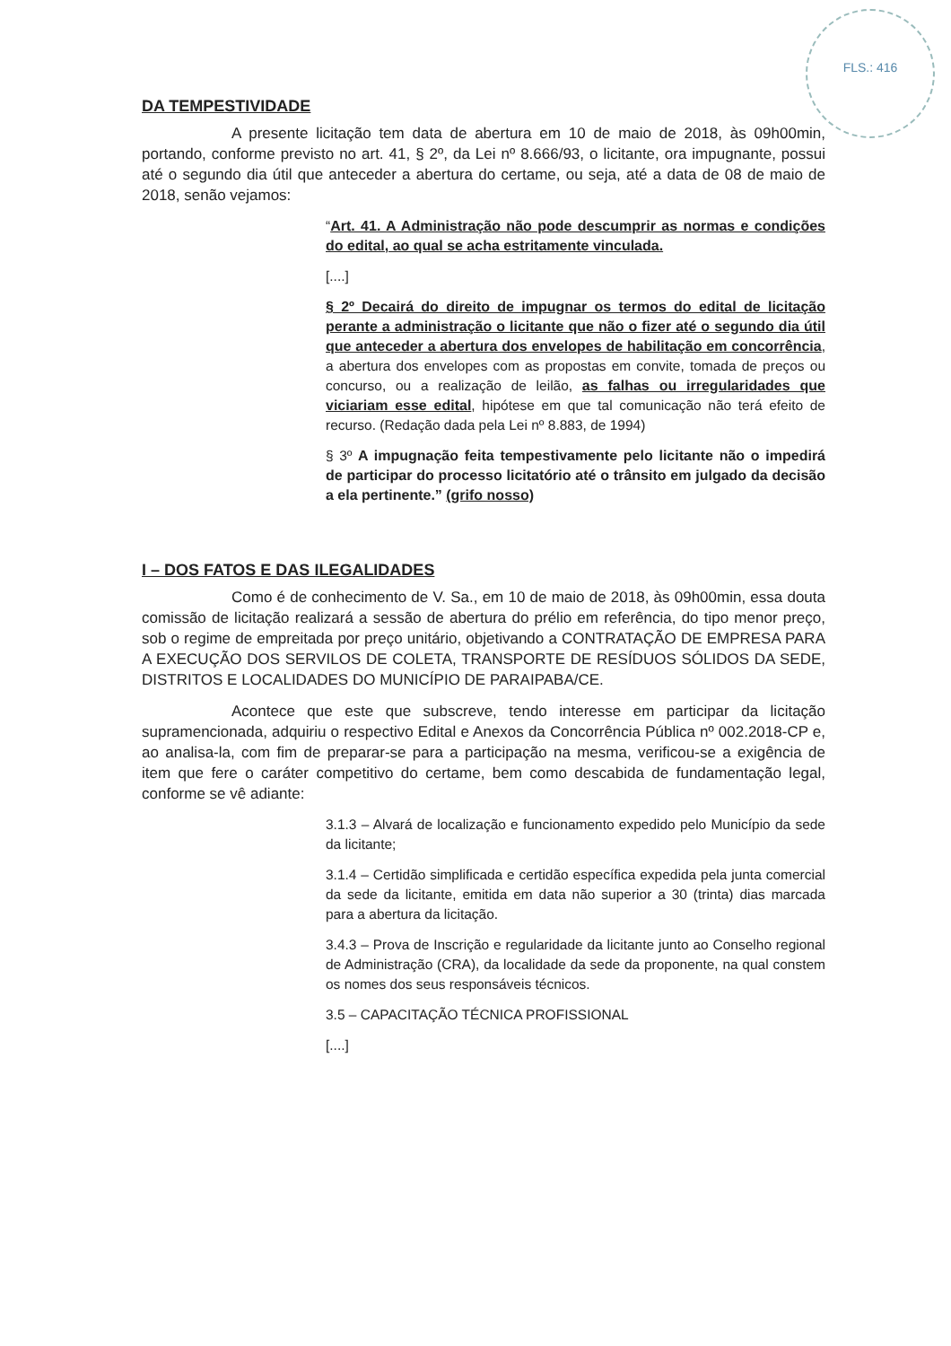FLS.: 416
DA TEMPESTIVIDADE
A presente licitação tem data de abertura em 10 de maio de 2018, às 09h00min, portando, conforme previsto no art. 41, § 2º, da Lei nº 8.666/93, o licitante, ora impugnante, possui até o segundo dia útil que anteceder a abertura do certame, ou seja, até a data de 08 de maio de 2018, senão vejamos:
“Art. 41. A Administração não pode descumprir as normas e condições do edital, ao qual se acha estritamente vinculada.
[....]
§ 2º Decairá do direito de impugnar os termos do edital de licitação perante a administração o licitante que não o fizer até o segundo dia útil que anteceder a abertura dos envelopes de habilitação em concorrência, a abertura dos envelopes com as propostas em convite, tomada de preços ou concurso, ou a realização de leilão, as falhas ou irregularidades que viciariam esse edital, hipótese em que tal comunicação não terá efeito de recurso. (Redação dada pela Lei nº 8.883, de 1994)
§ 3º A impugnação feita tempestivamente pelo licitante não o impedirá de participar do processo licitatório até o trânsito em julgado da decisão a ela pertinente.” (grifo nosso)
I – DOS FATOS E DAS ILEGALIDADES
Como é de conhecimento de V. Sa., em 10 de maio de 2018, às 09h00min, essa douta comissão de licitação realizará a sessão de abertura do prélio em referência, do tipo menor preço, sob o regime de empreitada por preço unitário, objetivando a CONTRATAÇÃO DE EMPRESA PARA A EXECUÇÃO DOS SERVILOS DE COLETA, TRANSPORTE DE RESÍDUOS SÓLIDOS DA SEDE, DISTRITOS E LOCALIDADES DO MUNICÍPIO DE PARAIPABA/CE.
Acontece que este que subscreve, tendo interesse em participar da licitação supramencionada, adquiriu o respectivo Edital e Anexos da Concorrência Pública nº 002.2018-CP e, ao analisa-la, com fim de preparar-se para a participação na mesma, verificou-se a exigência de item que fere o caráter competitivo do certame, bem como descabida de fundamentação legal, conforme se vê adiante:
3.1.3 – Alvará de localização e funcionamento expedido pelo Município da sede da licitante;
3.1.4 – Certidão simplificada e certidão específica expedida pela junta comercial da sede da licitante, emitida em data não superior a 30 (trinta) dias marcada para a abertura da licitação.
3.4.3 – Prova de Inscrição e regularidade da licitante junto ao Conselho regional de Administração (CRA), da localidade da sede da proponente, na qual constem os nomes dos seus responsáveis técnicos.
3.5 – CAPACITAÇÃO TÉCNICA PROFISSIONAL
[....]